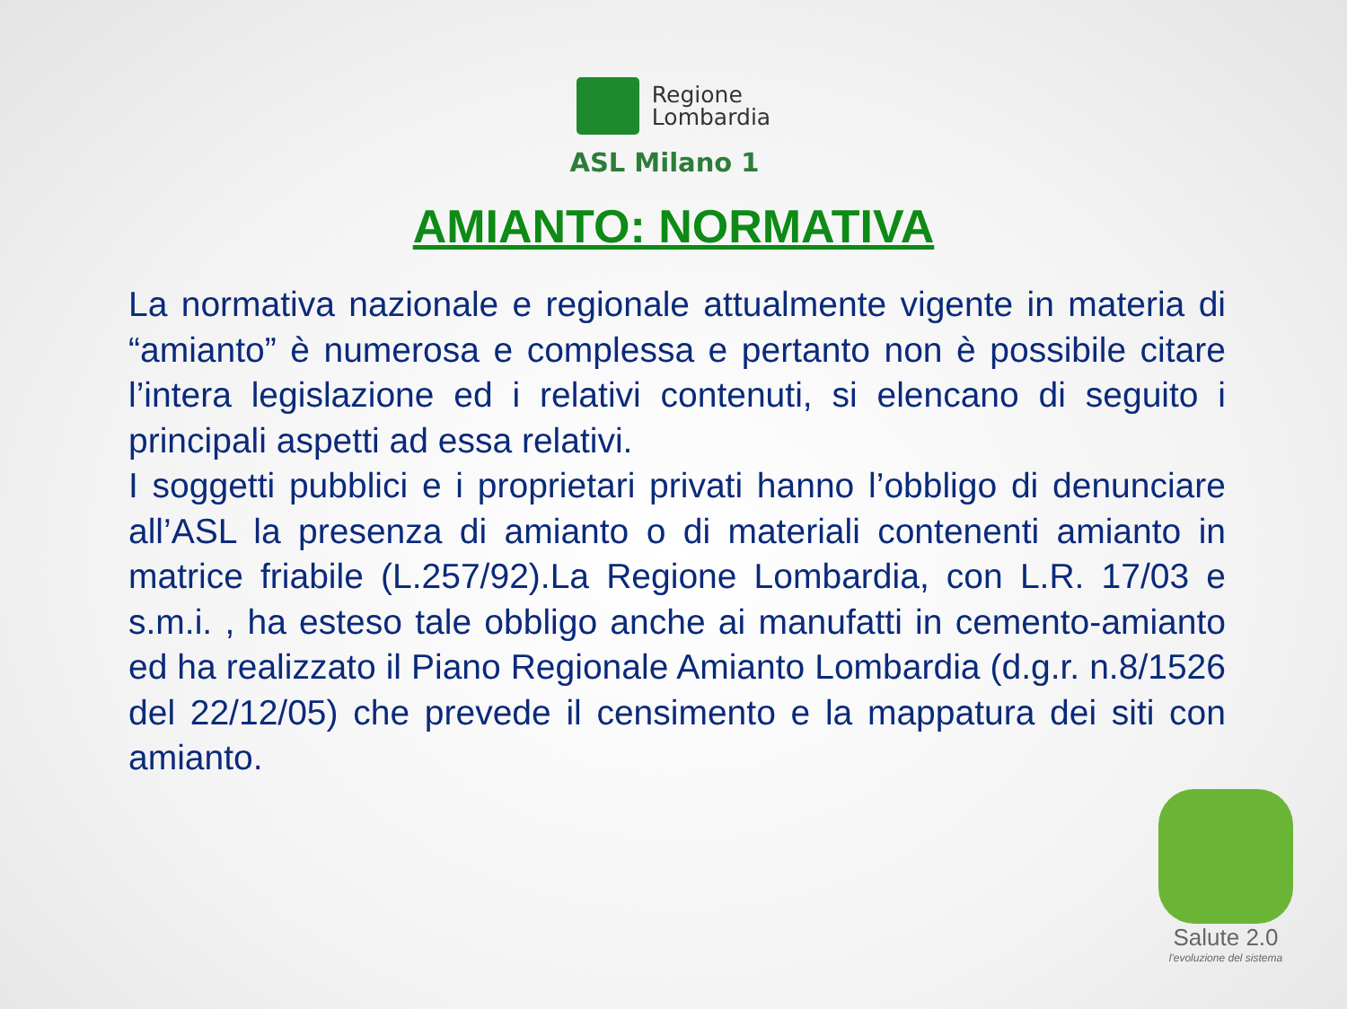Regione
Lombardia
ASL Milano 1
AMIANTO: NORMATIVA
La normativa nazionale e regionale attualmente vigente in materia di “amianto” è numerosa e complessa e pertanto non è possibile citare l’intera legislazione ed i relativi contenuti, si elencano di seguito i principali aspetti ad essa relativi.
I soggetti pubblici e i proprietari privati hanno l’obbligo di denunciare all’ASL la presenza di amianto o di materiali contenenti amianto in matrice friabile (L.257/92).La Regione Lombardia, con L.R. 17/03 e s.m.i. , ha esteso tale obbligo anche ai manufatti in cemento-amianto ed ha realizzato il Piano Regionale Amianto Lombardia (d.g.r. n.8/1526 del 22/12/05) che prevede il censimento e la mappatura dei siti con amianto.
Salute 2.0
l'evoluzione del sistema